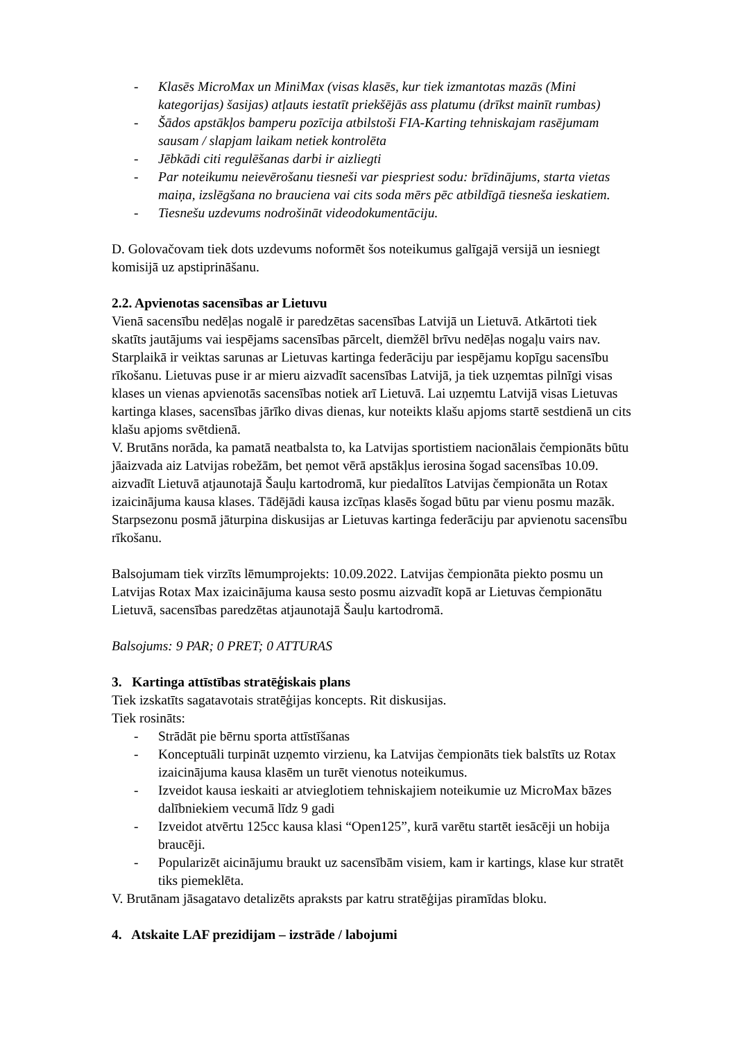- Klasēs MicroMax un MiniMax (visas klasēs, kur tiek izmantotas mazās (Mini kategorijas) šasijas) atļauts iestatīt priekšējās ass platumu (drīkst mainīt rumbas)
- Šādos apstākļos bamperu pozīcija atbilstoši FIA-Karting tehniskajam rasējumam sausam / slapjam laikam netiek kontrolēta
- Jēbkādi citi regulēšanas darbi ir aizliegti
- Par noteikumu neievērošanu tiesneši var piespriest sodu: brīdinājums, starta vietas maiņa, izslēgšana no brauciena vai cits soda mērs pēc atbildīgā tiesneša ieskatiem.
- Tiesnešu uzdevums nodrošināt videodokumentāciju.
D. Golovačovam tiek dots uzdevums noformēt šos noteikumus galīgajā versijā un iesniegt komisijā uz apstiprināšanu.
2.2. Apvienotas sacensības ar Lietuvu
Vienā sacensību nedēļas nogalē ir paredzētas sacensības Latvijā un Lietuvā. Atkārtoti tiek skatīts jautājums vai iespējams sacensības pārcelt, diemžēl brīvu nedēļas nogaļu vairs nav. Starplaikā ir veiktas sarunas ar Lietuvas kartinga federāciju par iespējamu kopīgu sacensību rīkošanu. Lietuvas puse ir ar mieru aizvadīt sacensības Latvijā, ja tiek uzņemtas pilnīgi visas klases un vienas apvienotās sacensības notiek arī Lietuvā. Lai uzņemtu Latvijā visas Lietuvas kartinga klases, sacensības jārīko divas dienas, kur noteikts klašu apjoms startē sestdienā un cits klašu apjoms svētdienā.
V. Brutāns norāda, ka pamatā neatbalsta to, ka Latvijas sportistiem nacionālais čempionāts būtu jāaizvada aiz Latvijas robežām, bet ņemot vērā apstākļus ierosina šogad sacensības 10.09. aizvadīt Lietuvā atjaunotajā Šauļu kartodromā, kur piedalītos Latvijas čempionāta un Rotax izaicinājuma kausa klases. Tādējādi kausa izcīņas klasēs šogad būtu par vienu posmu mazāk. Starpsezonu posmā jāturpina diskusijas ar Lietuvas kartinga federāciju par apvienotu sacensību rīkošanu.
Balsojumam tiek virzīts lēmumprojekts: 10.09.2022. Latvijas čempionāta piekto posmu un Latvijas Rotax Max izaicinājuma kausa sesto posmu aizvadīt kopā ar Lietuvas čempionātu Lietuvā, sacensības paredzētas atjaunotajā Šauļu kartodromā.
Balsojums: 9 PAR; 0 PRET; 0 ATTURAS
3. Kartinga attīstības stratēģiskais plans
Tiek izskatīts sagatavotais stratēģijas koncepts. Rit diskusijas.
Tiek rosināts:
- Strādāt pie bērnu sporta attīstīšanas
- Konceptuāli turpināt uzņemto virzienu, ka Latvijas čempionāts tiek balstīts uz Rotax izaicinājuma kausa klasēm un turēt vienotus noteikumus.
- Izveidot kausa ieskaiti ar atvieglotiem tehniskajiem noteikumie uz MicroMax bāzes dalībniekiem vecumā līdz 9 gadi
- Izveidot atvērtu 125cc kausa klasi “Open125”, kurā varētu startēt iesācēji un hobija braucēji.
- Popularizēt aicinājumu braukt uz sacensībām visiem, kam ir kartings, klase kur stratēt tiks piemeklēta.
V. Brutānam jāsagatavo detalizēts apraksts par katru stratēģijas piramīdas bloku.
4. Atskaite LAF prezidijam – izstrāde / labojumi